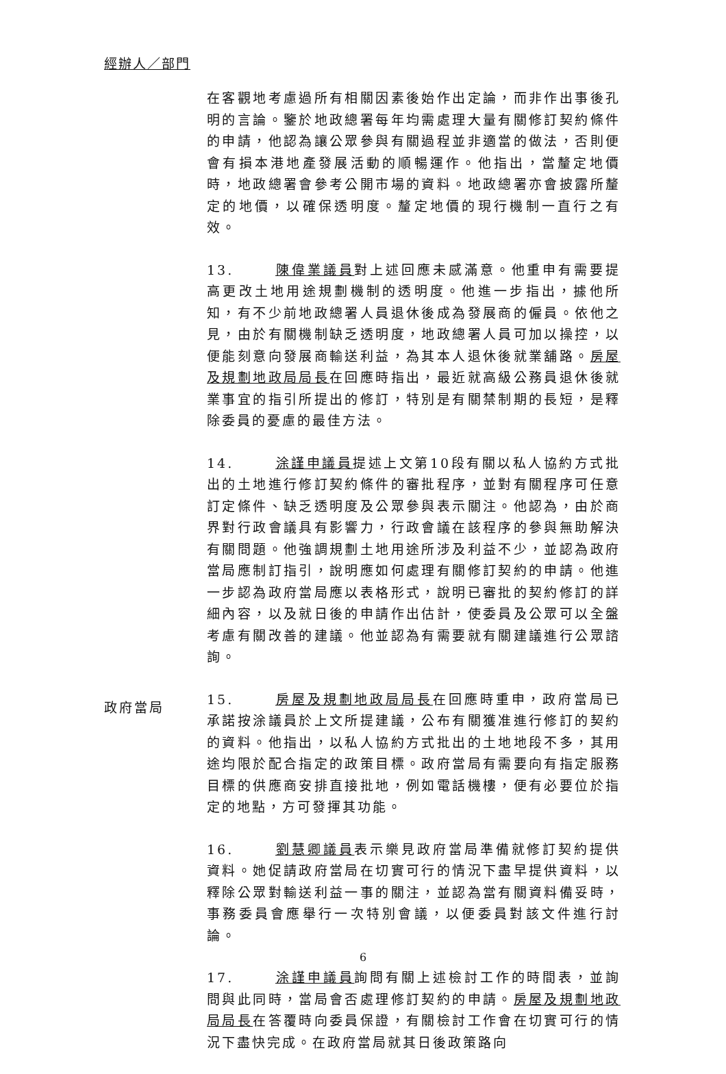經辦人／部門
在客觀地考慮過所有相關因素後始作出定論，而非作出事後孔明的言論。鑒於地政總署每年均需處理大量有關修訂契約條件的申請，他認為讓公眾參與有關過程並非適當的做法，否則便會有損本港地產發展活動的順暢運作。他指出，當釐定地價時，地政總署會參考公開市場的資料。地政總署亦會披露所釐定的地價，以確保透明度。釐定地價的現行機制一直行之有效。
13. 陳偉業議員對上述回應未感滿意。他重申有需要提高更改土地用途規劃機制的透明度。他進一步指出，據他所知，有不少前地政總署人員退休後成為發展商的僱員。依他之見，由於有關機制缺乏透明度，地政總署人員可加以操控，以便能刻意向發展商輸送利益，為其本人退休後就業舖路。房屋及規劃地政局局長在回應時指出，最近就高級公務員退休後就業事宜的指引所提出的修訂，特別是有關禁制期的長短，是釋除委員的憂慮的最佳方法。
14. 涂謹申議員提述上文第10段有關以私人協約方式批出的土地進行修訂契約條件的審批程序，並對有關程序可任意訂定條件、缺乏透明度及公眾參與表示關注。他認為，由於商界對行政會議具有影響力，行政會議在該程序的參與無助解決有關問題。他強調規劃土地用途所涉及利益不少，並認為政府當局應制訂指引，說明應如何處理有關修訂契約的申請。他進一步認為政府當局應以表格形式，說明已審批的契約修訂的詳細內容，以及就日後的申請作出估計，使委員及公眾可以全盤考慮有關改善的建議。他並認為有需要就有關建議進行公眾諮詢。
15. 房屋及規劃地政局局長在回應時重申，政府當局已承諾按涂議員於上文所提建議，公布有關獲准進行修訂的契約的資料。他指出，以私人協約方式批出的土地地段不多，其用途均限於配合指定的政策目標。政府當局有需要向有指定服務目標的供應商安排直接批地，例如電話機樓，便有必要位於指定的地點，方可發揮其功能。
16. 劉慧卿議員表示樂見政府當局準備就修訂契約提供資料。她促請政府當局在切實可行的情況下盡早提供資料，以釋除公眾對輸送利益一事的關注，並認為當有關資料備妥時，事務委員會應舉行一次特別會議，以便委員對該文件進行討論。
17. 涂謹申議員詢問有關上述檢討工作的時間表，並詢問與此同時，當局會否處理修訂契約的申請。房屋及規劃地政局局長在答覆時向委員保證，有關檢討工作會在切實可行的情況下盡快完成。在政府當局就其日後政策路向
政府當局
6